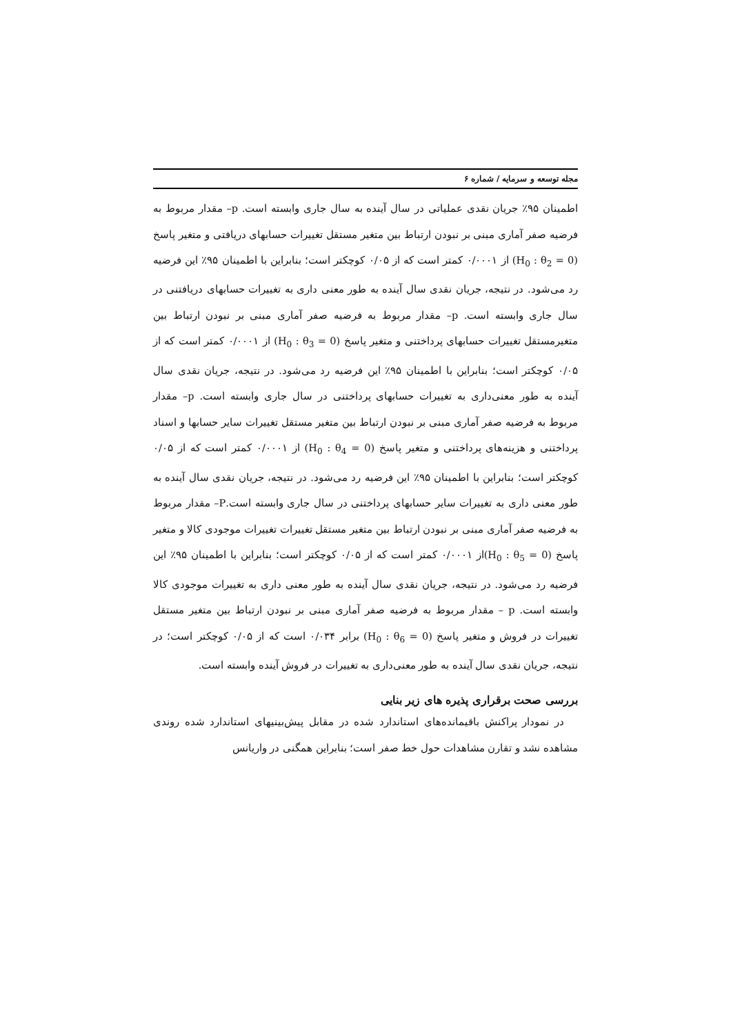مجله توسعه و سرمایه / شماره ۶
اطمینان ۹۵٪ جریان نقدی عملیاتی در سال آینده به سال جاری وابسته است. p– مقدار مربوط به فرضیه صفر آماری مبنی بر نبودن ارتباط بین متغیر مستقل تغییرات حسابهای دریافتی و متغیر پاسخ (H<sub>0</sub> : θ<sub>2</sub> = 0) از ۰/۰۰۰۱ کمتر است که از ۰/۰۵ کوچکتر است؛ بنابراین با اطمینان ۹۵٪ این فرضیه رد می‌شود. در نتیجه، جریان نقدی سال آینده به طور معنی داری به تغییرات حسابهای دریافتنی در سال جاری وابسته است. p– مقدار مربوط به فرضیه صفر آماری مبنی بر نبودن ارتباط بین متغیرمستقل تغییرات حسابهای پرداختنی و متغیر پاسخ (H<sub>0</sub> : θ<sub>3</sub> = 0) از ۰/۰۰۰۱ کمتر است که از ۰/۰۵ کوچکتر است؛ بنابراین با اطمینان ۹۵٪ این فرضیه رد می‌شود. در نتیجه، جریان نقدی سال آینده به طور معنی‌داری به تغییرات حسابهای پرداختنی در سال جاری وابسته است. p– مقدار مربوط به فرضیه صفر آماری مبنی بر نبودن ارتباط بین متغیر مستقل تغییرات سایر حسابها و اسناد پرداختنی و هزینه‌های پرداختنی و متغیر پاسخ (H<sub>0</sub> : θ<sub>4</sub> = 0) از ۰/۰۰۰۱ کمتر است که از ۰/۰۵ کوچکتر است؛ بنابراین با اطمینان ۹۵٪ این فرضیه رد می‌شود. در نتیجه، جریان نقدی سال آینده به طور معنی داری به تغییرات سایر حسابهای پرداختنی در سال جاری وابسته است.P– مقدار مربوط به فرضیه صفر آماری مبنی بر نبودن ارتباط بین متغیر مستقل تغییرات تغییرات موجودی کالا و متغیر پاسخ (H<sub>0</sub> : θ<sub>5</sub> = 0)از ۰/۰۰۰۱ کمتر است که از ۰/۰۵ کوچکتر است؛ بنابراین با اطمینان ۹۵٪ این فرضیه رد می‌شود. در نتیجه، جریان نقدی سال آینده به طور معنی داری به تغییرات موجودی کالا وابسته است. p – مقدار مربوط به فرضیه صفر آماری مبنی بر نبودن ارتباط بین متغیر مستقل تغییرات در فروش و متغیر پاسخ (H<sub>0</sub> : θ<sub>6</sub> = 0) برابر ۰/۰۳۴ است که از ۰/۰۵ کوچکتر است؛ در نتیجه، جریان نقدی سال آینده به طور معنی‌داری به تغییرات در فروش آینده وابسته است.
بررسی صحت برقراری پذیره های زیر بنایی
در نمودار پراکنش باقیمانده‌های استاندارد شده در مقابل پیش‌بینیهای استاندارد شده روندی مشاهده نشد و تقارن مشاهدات حول خط صفر است؛ بنابراین همگنی در واریانس